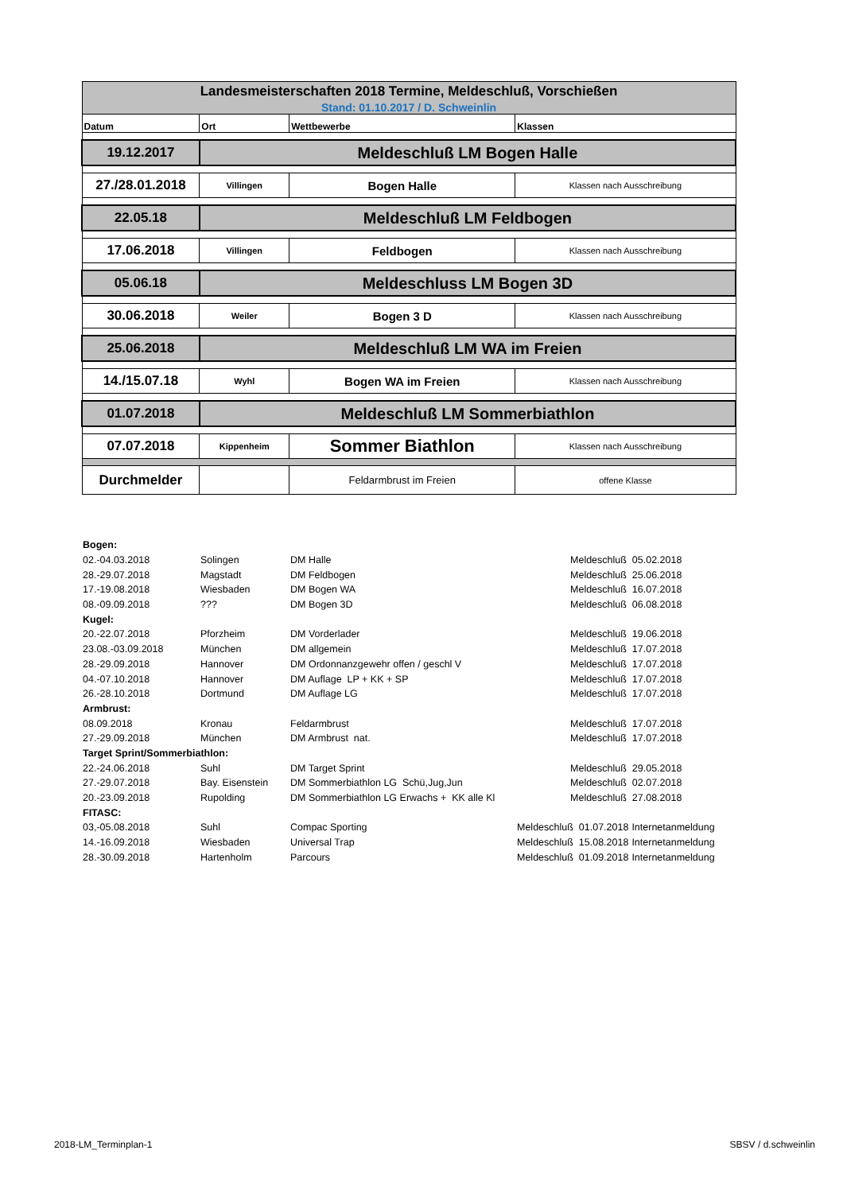| Landesmeisterschaften 2018 Termine, Meldeschluß, Vorschießen | | | |
| Stand: 01.10.2017 / D. Schweinlin | | | |
| Datum | Ort | Wettbewerbe | Klassen |
| 19.12.2017 | Meldeschluß LM Bogen Halle | | |
| 27./28.01.2018 | Villingen | Bogen Halle | Klassen nach Ausschreibung |
| 22.05.18 | Meldeschluß LM Feldbogen | | |
| 17.06.2018 | Villingen | Feldbogen | Klassen nach Ausschreibung |
| 05.06.18 | Meldeschluss LM Bogen 3D | | |
| 30.06.2018 | Weiler | Bogen 3 D | Klassen nach Ausschreibung |
| 25.06.2018 | Meldeschluß LM WA im Freien | | |
| 14./15.07.18 | Wyhl | Bogen WA im Freien | Klassen nach Ausschreibung |
| 01.07.2018 | Meldeschluß LM Sommerbiathlon | | |
| 07.07.2018 | Kippenheim | Sommer Biathlon | Klassen nach Ausschreibung |
| Durchmelder | | Feldarmbrust im Freien | offene Klasse |
| Bogen: | | | | | |
| 02.-04.03.2018 | Solingen | DM Halle | | Meldeschluß 05.02.2018 | |
| 28.-29.07.2018 | Magstadt | DM Feldbogen | | Meldeschluß 25.06.2018 | |
| 17.-19.08.2018 | Wiesbaden | DM Bogen WA | | Meldeschluß 16.07.2018 | |
| 08.-09.09.2018 | ??? | DM Bogen 3D | | Meldeschluß 06.08.2018 | |
| Kugel: | | | | | |
| 20.-22.07.2018 | Pforzheim | DM Vorderlader | | Meldeschluß 19.06.2018 | |
| 23.08.-03.09.2018 | München | DM allgemein | | Meldeschluß 17.07.2018 | |
| 28.-29.09.2018 | Hannover | DM Ordonnanzgewehr offen / geschl V | | Meldeschluß 17.07.2018 | |
| 04.-07.10.2018 | Hannover | DM Auflage LP + KK + SP | | Meldeschluß 17.07.2018 | |
| 26.-28.10.2018 | Dortmund | DM Auflage LG | | Meldeschluß 17.07.2018 | |
| Armbrust: | | | | | |
| 08.09.2018 | Kronau | Feldarmbrust | | Meldeschluß 17.07.2018 | |
| 27.-29.09.2018 | München | DM Armbrust nat. | | Meldeschluß 17.07.2018 | |
| Target Sprint/Sommerbiathlon: | | | | | |
| 22.-24.06.2018 | Suhl | DM Target Sprint | | Meldeschluß 29.05.2018 | |
| 27.-29.07.2018 | Bay. Eisenstein | DM Sommerbiathlon LG Schü,Jug,Jun | | Meldeschluß 02.07.2018 | |
| 20.-23.09.2018 | Rupolding | DM Sommerbiathlon LG Erwachs + KK alle Kl | | Meldeschluß 27.08.2018 | |
| FITASC: | | | | | |
| 03,-05.08.2018 | Suhl | Compac Sporting | Meldeschluß 01.07.2018 | | Internetanmeldung |
| 14.-16.09.2018 | Wiesbaden | Universal Trap | Meldeschluß 15.08.2018 | | Internetanmeldung |
| 28.-30.09.2018 | Hartenholm | Parcours | Meldeschluß 01.09.2018 | | Internetanmeldung |
2018-LM_Terminplan-1 SBSV / d.schweinlin